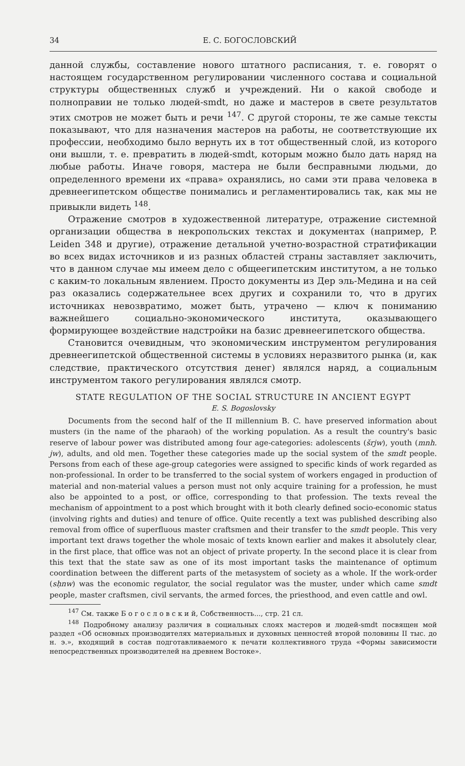34 Е. С. БОГОСЛОВСКИЙ
данной службы, составление нового штатного расписания, т. е. говорят о настоящем государственном регулировании численного состава и социальной структуры общественных служб и учреждений. Ни о какой свободе и полноправии не только людей-smdt, но даже и мастеров в свете результатов этих смотров не может быть и речи <sup>147</sup>. С другой стороны, те же самые тексты показывают, что для назначения мастеров на работы, не соответствующие их профессии, необходимо было вернуть их в тот общественный слой, из которого они вышли, т. е. превратить в людей-smdt, которым можно было дать наряд на любые работы. Иначе говоря, мастера не были бесправными людьми, до определенного времени их «права» охранялись, но сами эти права человека в древнеегипетском обществе понимались и регламентировались так, как мы не привыкли видеть <sup>148</sup>.
Отражение смотров в художественной литературе, отражение системной организации общества в некропольских текстах и документах (например, P. Leiden 348 и другие), отражение детальной учетно-возрастной стратификации во всех видах источников и из разных областей страны заставляет заключить, что в данном случае мы имеем дело с общеегипетским институтом, а не только с каким-то локальным явлением. Просто документы из Дер эль-Медина и на сей раз оказались содержательнее всех других и сохранили то, что в других источниках невозвратимо, может быть, утрачено — ключ к пониманию важнейшего социально-экономического института, оказывающего формирующее воздействие надстройки на базис древнеегипетского общества.
Становится очевидным, что экономическим инструментом регулирования древнеегипетской общественной системы в условиях неразвитого рынка (и, как следствие, практического отсутствия денег) являлся наряд, а социальным инструментом такого регулирования являлся смотр.
STATE REGULATION OF THE SOCIAL STRUCTURE IN ANCIENT EGYPT
E. S. Bogoslovsky
Documents from the second half of the II millennium B. C. have preserved information about musters (in the name of the pharaoh) of the working population. As a result the country's basic reserve of labour power was distributed among four age-categories: adolescents (šrjw), youth (mnh. jw), adults, and old men. Together these categories made up the social system of the smdt people. Persons from each of these age-group categories were assigned to specific kinds of work regarded as non-professional. In order to be transferred to the social system of workers engaged in production of material and non-material values a person must not only acquire training for a profession, he must also be appointed to a post, or office, corresponding to that profession. The texts reveal the mechanism of appointment to a post which brought with it both clearly defined socio-economic status (involving rights and duties) and tenure of office. Quite recently a text was published describing also removal from office of superfluous master craftsmen and their transfer to the smdt people. This very important text draws together the whole mosaic of texts known earlier and makes it absolutely clear, in the first place, that office was not an object of private property. In the second place it is clear from this text that the state saw as one of its most important tasks the maintenance of optimum coordination between the different parts of the metasystem of society as a whole. If the work-order (sḥnw) was the economic regulator, the social regulator was the muster, under which came smdt people, master craftsmen, civil servants, the armed forces, the priesthood, and even cattle and owl.
<sup>147</sup> См. также Б о г о с л о в с к и й, Собственность..., стр. 21 сл.
<sup>148</sup> Подробному анализу различия в социальных слоях мастеров и людей-smdt посвящен мой раздел «Об основных производителях материальных и духовных ценностей второй половины II тыс. до н. э.», входящий в состав подготавливаемого к печати коллективного труда «Формы зависимости непосредственных производителей на древнем Востоке».